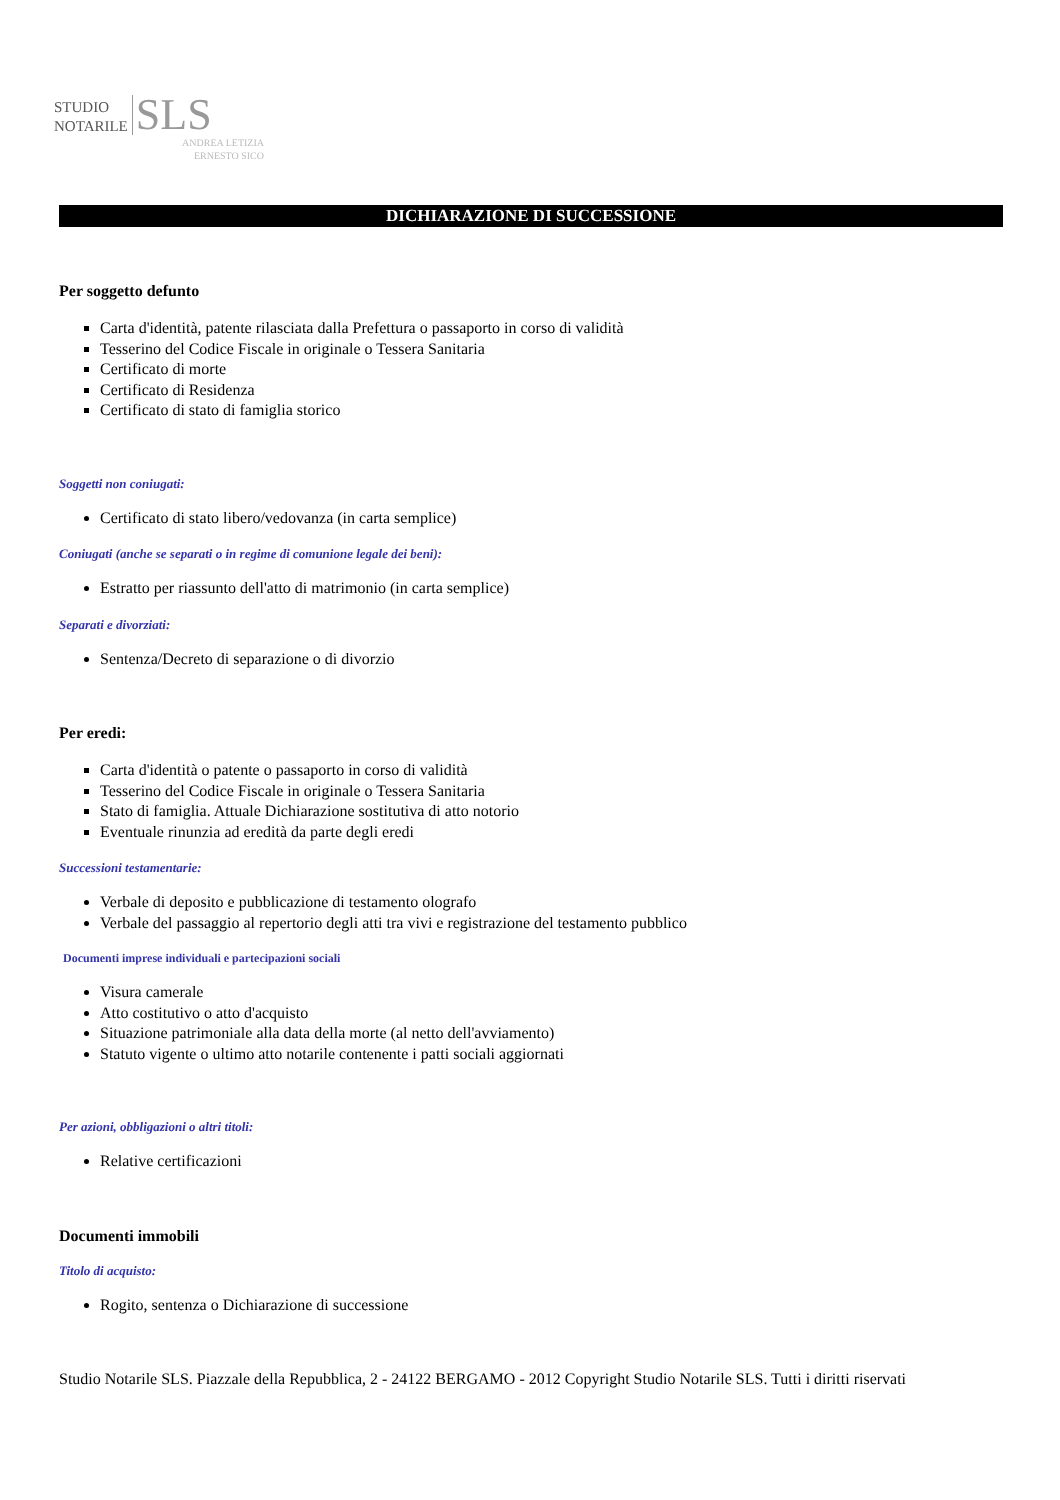STUDIO
NOTARILE SLS
ANDREA LETIZIA
ERNESTO SICO
DICHIARAZIONE DI SUCCESSIONE
Per soggetto defunto
Carta d'identità, patente rilasciata dalla Prefettura o passaporto in corso di validità
Tesserino del Codice Fiscale in originale o Tessera Sanitaria
Certificato di morte
Certificato di Residenza
Certificato di stato di famiglia storico
Soggetti non coniugati:
Certificato di stato libero/vedovanza (in carta semplice)
Coniugati (anche se separati o in regime di comunione legale dei beni):
Estratto per riassunto dell'atto di matrimonio (in carta semplice)
Separati e divorziati:
Sentenza/Decreto di separazione o di divorzio
Per eredi:
Carta d'identità o patente o passaporto in corso di validità
Tesserino del Codice Fiscale in originale o Tessera Sanitaria
Stato di famiglia. Attuale Dichiarazione sostitutiva di atto notorio
Eventuale rinunzia ad eredità da parte degli eredi
Successioni testamentarie:
Verbale di deposito e pubblicazione di testamento olografo
Verbale del passaggio al repertorio degli atti tra vivi e registrazione del testamento pubblico
Documenti imprese individuali e partecipazioni sociali
Visura camerale
Atto costitutivo o atto d'acquisto
Situazione patrimoniale alla data della morte (al netto dell'avviamento)
Statuto vigente o ultimo atto notarile contenente i patti sociali aggiornati
Per azioni, obbligazioni o altri titoli:
Relative certificazioni
Documenti immobili
Titolo di acquisto:
Rogito, sentenza o Dichiarazione di successione
Studio Notarile SLS. Piazzale della Repubblica, 2 - 24122 BERGAMO - 2012 Copyright Studio Notarile SLS. Tutti i diritti riservati